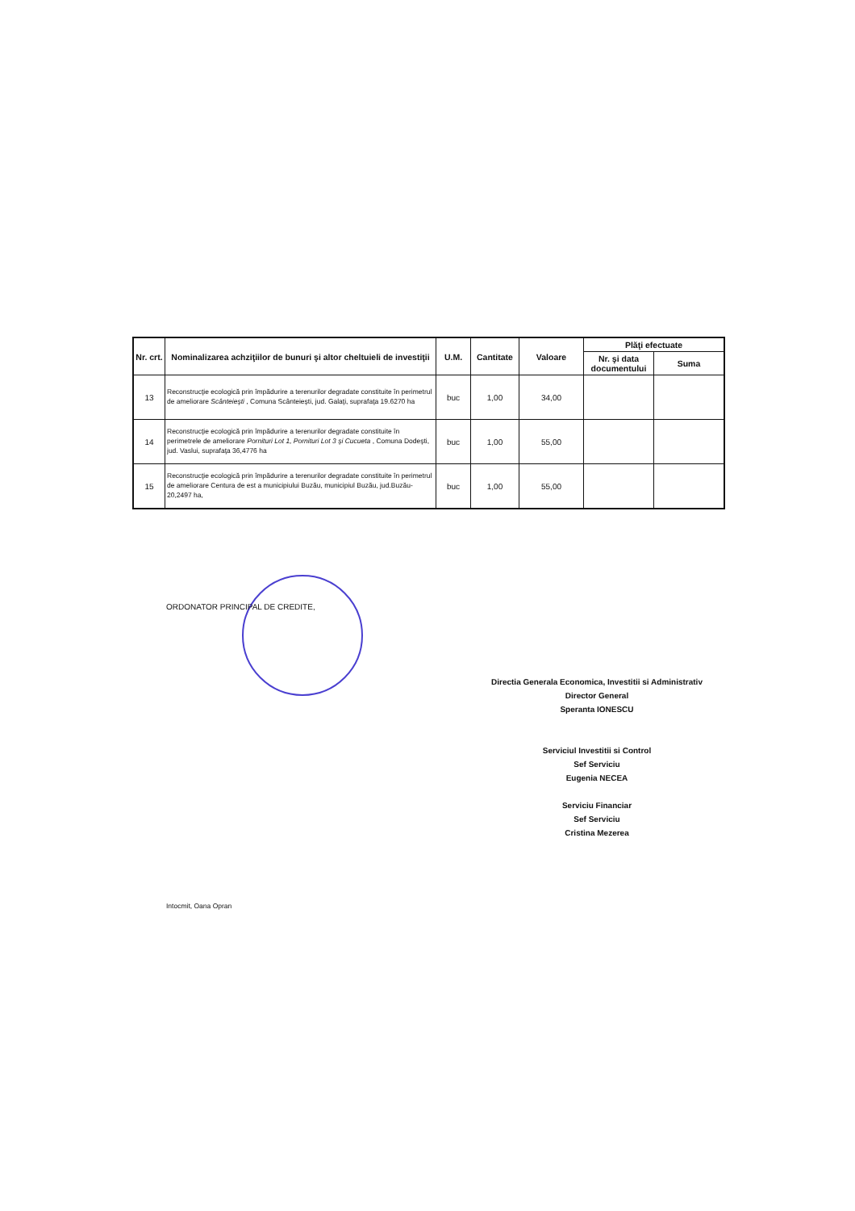| Nr. crt. | Nominalizarea achziţiilor de bunuri şi altor cheltuieli de investiţii | U.M. | Cantitate | Valoare | Plăţi efectuate | |
| --- | --- | --- | --- | --- | --- | --- |
| | | | | | Nr. şi data documentului | Suma |
| 13 | Reconstrucţie ecologică prin împădurire a terenurilor degradate constituite în perimetrul de ameliorare Scânteieşti , Comuna Scânteieşti, jud. Galaţi, suprafaţa 19.6270 ha | buc | 1,00 | 34,00 | | |
| 14 | Reconstrucţie ecologică prin împădurire a terenurilor degradate constituite în perimetrele de ameliorare Pornituri Lot 1, Pornituri Lot 3 şi Cucueta , Comuna Dodeşti, jud. Vaslui, suprafaţa 36,4776 ha | buc | 1,00 | 55,00 | | |
| 15 | Reconstrucţie ecologică prin împădurire a terenurilor degradate constituite în perimetrul de ameliorare Centura de est a municipiului Buzău, municipiul Buzău, jud.Buzău-20,2497 ha, | buc | 1,00 | 55,00 | | |
ORDONATOR PRINCIPAL DE CREDITE,
Directia Generala Economica, Investitii si Administrativ
Director General
Speranta IONESCU
Serviciul Investitii si Control
Sef Serviciu
Eugenia NECEA
Serviciu Financiar
Sef Serviciu
Cristina Mezerea
Intocmit, Oana Opran